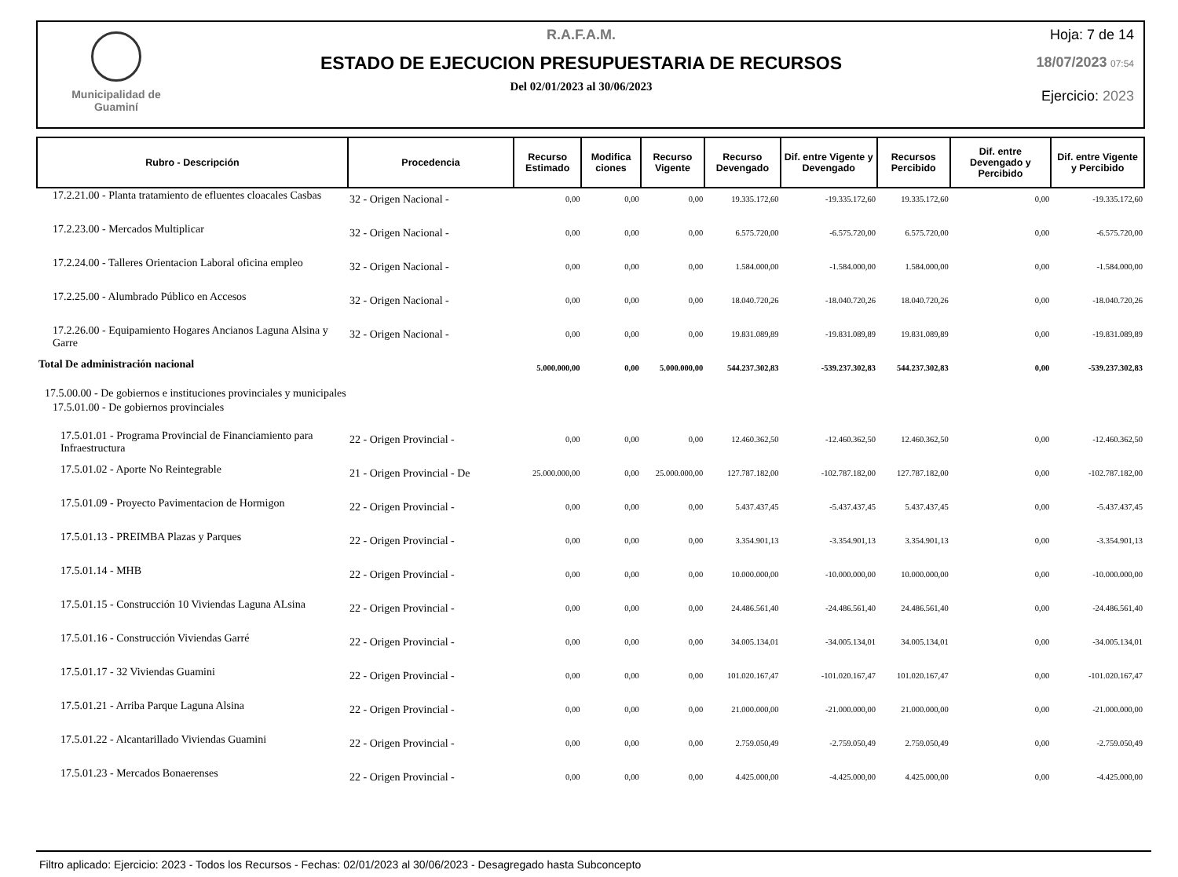Municipalidad de
Guaminí
R.A.F.A.M.
ESTADO DE EJECUCION PRESUPUESTARIA DE RECURSOS
Del 02/01/2023 al 30/06/2023
Hoja: 7 de 14
18/07/2023 07:54
Ejercicio: 2023
| Rubro - Descripción | Procedencia | Recurso Estimado | Modifica ciones | Recurso Vigente | Recurso Devengado | Dif. entre Vigente y Devengado | Recursos Percibido | Dif. entre Devengado y Percibido | Dif. entre Vigente y Percibido |
| --- | --- | --- | --- | --- | --- | --- | --- | --- | --- |
| 17.2.21.00 - Planta tratamiento de efluentes cloacales Casbas | 32 - Origen Nacional - | 0,00 | 0,00 | 0,00 | 19.335.172,60 | -19.335.172,60 | 19.335.172,60 | 0,00 | -19.335.172,60 |
| 17.2.23.00 - Mercados Multiplicar | 32 - Origen Nacional - | 0,00 | 0,00 | 0,00 | 6.575.720,00 | -6.575.720,00 | 6.575.720,00 | 0,00 | -6.575.720,00 |
| 17.2.24.00 - Talleres Orientacion Laboral oficina empleo | 32 - Origen Nacional - | 0,00 | 0,00 | 0,00 | 1.584.000,00 | -1.584.000,00 | 1.584.000,00 | 0,00 | -1.584.000,00 |
| 17.2.25.00 - Alumbrado Público en Accesos | 32 - Origen Nacional - | 0,00 | 0,00 | 0,00 | 18.040.720,26 | -18.040.720,26 | 18.040.720,26 | 0,00 | -18.040.720,26 |
| 17.2.26.00 - Equipamiento Hogares Ancianos Laguna Alsina y Garre | 32 - Origen Nacional - | 0,00 | 0,00 | 0,00 | 19.831.089,89 | -19.831.089,89 | 19.831.089,89 | 0,00 | -19.831.089,89 |
| Total De administración nacional | | 5.000.000,00 | 0,00 | 5.000.000,00 | 544.237.302,83 | -539.237.302,83 | 544.237.302,83 | 0,00 | -539.237.302,83 |
| 17.5.00.00 - De gobiernos e instituciones provinciales y municipales | | | | | | | | | |
| 17.5.01.00 - De gobiernos provinciales | | | | | | | | | |
| 17.5.01.01 - Programa Provincial de Financiamiento para Infraestructura | 22 - Origen Provincial - | 0,00 | 0,00 | 0,00 | 12.460.362,50 | -12.460.362,50 | 12.460.362,50 | 0,00 | -12.460.362,50 |
| 17.5.01.02 - Aporte No Reintegrable | 21 - Origen Provincial - De | 25.000.000,00 | 0,00 | 25.000.000,00 | 127.787.182,00 | -102.787.182,00 | 127.787.182,00 | 0,00 | -102.787.182,00 |
| 17.5.01.09 - Proyecto Pavimentacion de Hormigon | 22 - Origen Provincial - | 0,00 | 0,00 | 0,00 | 5.437.437,45 | -5.437.437,45 | 5.437.437,45 | 0,00 | -5.437.437,45 |
| 17.5.01.13 - PREIMBA Plazas y Parques | 22 - Origen Provincial - | 0,00 | 0,00 | 0,00 | 3.354.901,13 | -3.354.901,13 | 3.354.901,13 | 0,00 | -3.354.901,13 |
| 17.5.01.14 - MHB | 22 - Origen Provincial - | 0,00 | 0,00 | 0,00 | 10.000.000,00 | -10.000.000,00 | 10.000.000,00 | 0,00 | -10.000.000,00 |
| 17.5.01.15 - Construcción 10 Viviendas Laguna ALsina | 22 - Origen Provincial - | 0,00 | 0,00 | 0,00 | 24.486.561,40 | -24.486.561,40 | 24.486.561,40 | 0,00 | -24.486.561,40 |
| 17.5.01.16 - Construcción Viviendas Garré | 22 - Origen Provincial - | 0,00 | 0,00 | 0,00 | 34.005.134,01 | -34.005.134,01 | 34.005.134,01 | 0,00 | -34.005.134,01 |
| 17.5.01.17 - 32 Viviendas Guamini | 22 - Origen Provincial - | 0,00 | 0,00 | 0,00 | 101.020.167,47 | -101.020.167,47 | 101.020.167,47 | 0,00 | -101.020.167,47 |
| 17.5.01.21 - Arriba Parque Laguna Alsina | 22 - Origen Provincial - | 0,00 | 0,00 | 0,00 | 21.000.000,00 | -21.000.000,00 | 21.000.000,00 | 0,00 | -21.000.000,00 |
| 17.5.01.22 - Alcantarillado Viviendas Guamini | 22 - Origen Provincial - | 0,00 | 0,00 | 0,00 | 2.759.050,49 | -2.759.050,49 | 2.759.050,49 | 0,00 | -2.759.050,49 |
| 17.5.01.23 - Mercados Bonaerenses | 22 - Origen Provincial - | 0,00 | 0,00 | 0,00 | 4.425.000,00 | -4.425.000,00 | 4.425.000,00 | 0,00 | -4.425.000,00 |
Filtro aplicado: Ejercicio: 2023 - Todos los Recursos - Fechas: 02/01/2023 al 30/06/2023 - Desagregado hasta Subconcepto